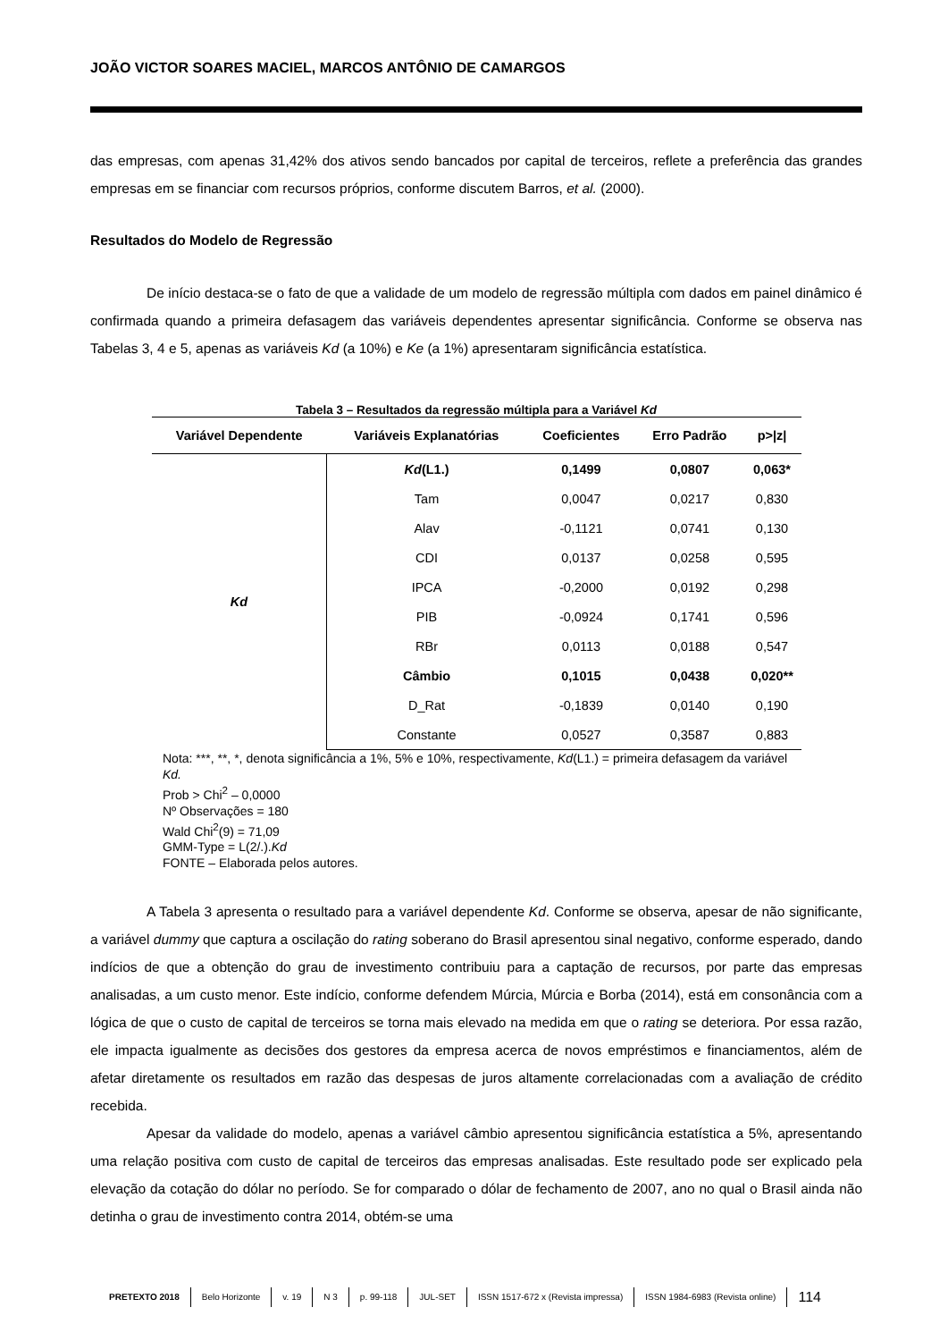JOÃO VICTOR SOARES MACIEL, MARCOS ANTÔNIO DE CAMARGOS
das empresas, com apenas 31,42% dos ativos sendo bancados por capital de terceiros, reflete a preferência das grandes empresas em se financiar com recursos próprios, conforme discutem Barros, et al. (2000).
Resultados do Modelo de Regressão
De início destaca-se o fato de que a validade de um modelo de regressão múltipla com dados em painel dinâmico é confirmada quando a primeira defasagem das variáveis dependentes apresentar significância. Conforme se observa nas Tabelas 3, 4 e 5, apenas as variáveis Kd (a 10%) e Ke (a 1%) apresentaram significância estatística.
Tabela 3 – Resultados da regressão múltipla para a Variável Kd
| Variável Dependente | Variáveis Explanatórias | Coeficientes | Erro Padrão | p>/z/ |
| --- | --- | --- | --- | --- |
| Kd | Kd (L1.) | 0,1499 | 0,0807 | 0,063* |
| | Tam | 0,0047 | 0,0217 | 0,830 |
| | Alav | -0,1121 | 0,0741 | 0,130 |
| | CDI | 0,0137 | 0,0258 | 0,595 |
| | IPCA | -0,2000 | 0,0192 | 0,298 |
| | PIB | -0,0924 | 0,1741 | 0,596 |
| | RBr | 0,0113 | 0,0188 | 0,547 |
| | Câmbio | 0,1015 | 0,0438 | 0,020** |
| | D_Rat | -0,1839 | 0,0140 | 0,190 |
| | Constante | 0,0527 | 0,3587 | 0,883 |
Nota: ***, **, *, denota significância a 1%, 5% e 10%, respectivamente, Kd(L1.) = primeira defasagem da variável Kd.
Prob > Chi<sup>2</sup> – 0,0000
Nº Observações = 180
Wald Chi<sup>2</sup>(9) = 71,09
GMM-Type = L(2/.).Kd
FONTE – Elaborada pelos autores.
A Tabela 3 apresenta o resultado para a variável dependente Kd. Conforme se observa, apesar de não significante, a variável dummy que captura a oscilação do rating soberano do Brasil apresentou sinal negativo, conforme esperado, dando indícios de que a obtenção do grau de investimento contribuiu para a captação de recursos, por parte das empresas analisadas, a um custo menor. Este indício, conforme defendem Múrcia, Múrcia e Borba (2014), está em consonância com a lógica de que o custo de capital de terceiros se torna mais elevado na medida em que o rating se deteriora. Por essa razão, ele impacta igualmente as decisões dos gestores da empresa acerca de novos empréstimos e financiamentos, além de afetar diretamente os resultados em razão das despesas de juros altamente correlacionadas com a avaliação de crédito recebida.
Apesar da validade do modelo, apenas a variável câmbio apresentou significância estatística a 5%, apresentando uma relação positiva com custo de capital de terceiros das empresas analisadas. Este resultado pode ser explicado pela elevação da cotação do dólar no período. Se for comparado o dólar de fechamento de 2007, ano no qual o Brasil ainda não detinha o grau de investimento contra 2014, obtém-se uma
PRETEXTO 2018 Belo Horizonte v. 19 N 3 p. 99-118 JUL-SET ISSN 1517-672 x (Revista impressa) ISSN 1984-6983 (Revista online) 114